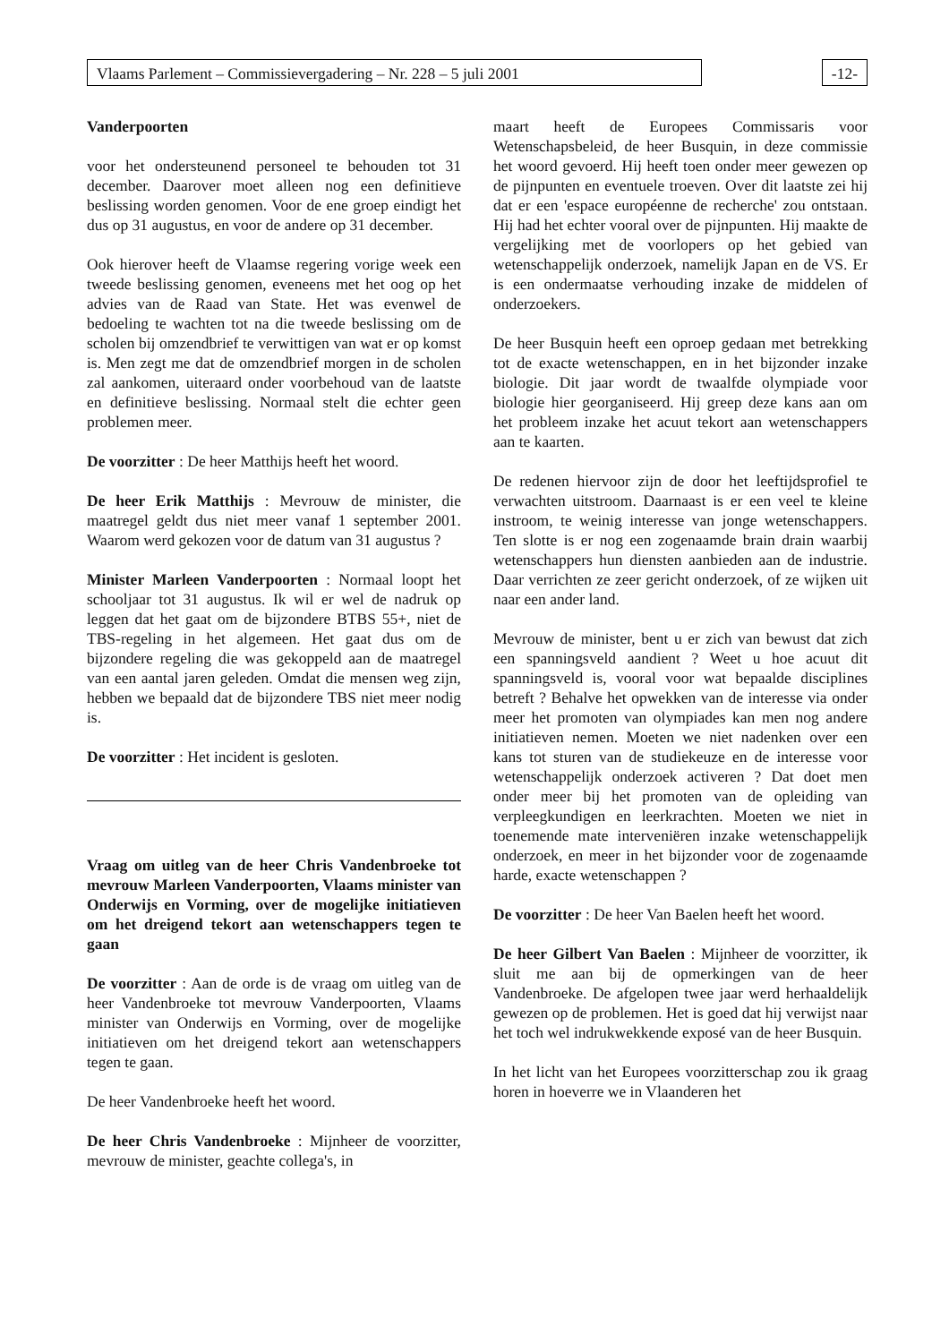Vlaams Parlement – Commissievergadering – Nr. 228 – 5 juli 2001 -12-
Vanderpoorten
voor het ondersteunend personeel te behouden tot 31 december. Daarover moet alleen nog een definitieve beslissing worden genomen. Voor de ene groep eindigt het dus op 31 augustus, en voor de andere op 31 december.
Ook hierover heeft de Vlaamse regering vorige week een tweede beslissing genomen, eveneens met het oog op het advies van de Raad van State. Het was evenwel de bedoeling te wachten tot na die tweede beslissing om de scholen bij omzendbrief te verwittigen van wat er op komst is. Men zegt me dat de omzendbrief morgen in de scholen zal aankomen, uiteraard onder voorbehoud van de laatste en definitieve beslissing. Normaal stelt die echter geen problemen meer.
De voorzitter : De heer Matthijs heeft het woord.
De heer Erik Matthijs : Mevrouw de minister, die maatregel geldt dus niet meer vanaf 1 september 2001. Waarom werd gekozen voor de datum van 31 augustus ?
Minister Marleen Vanderpoorten : Normaal loopt het schooljaar tot 31 augustus. Ik wil er wel de nadruk op leggen dat het gaat om de bijzondere BTBS 55+, niet de TBS-regeling in het algemeen. Het gaat dus om de bijzondere regeling die was gekoppeld aan de maatregel van een aantal jaren geleden. Omdat die mensen weg zijn, hebben we bepaald dat de bijzondere TBS niet meer nodig is.
De voorzitter : Het incident is gesloten.
Vraag om uitleg van de heer Chris Vandenbroeke tot mevrouw Marleen Vanderpoorten, Vlaams minister van Onderwijs en Vorming, over de mogelijke initiatieven om het dreigend tekort aan wetenschappers tegen te gaan
De voorzitter : Aan de orde is de vraag om uitleg van de heer Vandenbroeke tot mevrouw Vanderpoorten, Vlaams minister van Onderwijs en Vorming, over de mogelijke initiatieven om het dreigend tekort aan wetenschappers tegen te gaan.
De heer Vandenbroeke heeft het woord.
De heer Chris Vandenbroeke : Mijnheer de voorzitter, mevrouw de minister, geachte collega's, in
maart heeft de Europees Commissaris voor Wetenschapsbeleid, de heer Busquin, in deze commissie het woord gevoerd. Hij heeft toen onder meer gewezen op de pijnpunten en eventuele troeven. Over dit laatste zei hij dat er een 'espace européenne de recherche' zou ontstaan. Hij had het echter vooral over de pijnpunten. Hij maakte de vergelijking met de voorlopers op het gebied van wetenschappelijk onderzoek, namelijk Japan en de VS. Er is een ondermaatse verhouding inzake de middelen of onderzoekers.
De heer Busquin heeft een oproep gedaan met betrekking tot de exacte wetenschappen, en in het bijzonder inzake biologie. Dit jaar wordt de twaalfde olympiade voor biologie hier georganiseerd. Hij greep deze kans aan om het probleem inzake het acuut tekort aan wetenschappers aan te kaarten.
De redenen hiervoor zijn de door het leeftijdsprofiel te verwachten uitstroom. Daarnaast is er een veel te kleine instroom, te weinig interesse van jonge wetenschappers. Ten slotte is er nog een zogenaamde brain drain waarbij wetenschappers hun diensten aanbieden aan de industrie. Daar verrichten ze zeer gericht onderzoek, of ze wijken uit naar een ander land.
Mevrouw de minister, bent u er zich van bewust dat zich een spanningsveld aandient ? Weet u hoe acuut dit spanningsveld is, vooral voor wat bepaalde disciplines betreft ? Behalve het opwekken van de interesse via onder meer het promoten van olympiades kan men nog andere initiatieven nemen. Moeten we niet nadenken over een kans tot sturen van de studiekeuze en de interesse voor wetenschappelijk onderzoek activeren ? Dat doet men onder meer bij het promoten van de opleiding van verpleegkundigen en leerkrachten. Moeten we niet in toenemende mate interveniëren inzake wetenschappelijk onderzoek, en meer in het bijzonder voor de zogenaamde harde, exacte wetenschappen ?
De voorzitter : De heer Van Baelen heeft het woord.
De heer Gilbert Van Baelen : Mijnheer de voorzitter, ik sluit me aan bij de opmerkingen van de heer Vandenbroeke. De afgelopen twee jaar werd herhaaldelijk gewezen op de problemen. Het is goed dat hij verwijst naar het toch wel indrukwekkende exposé van de heer Busquin.
In het licht van het Europees voorzitterschap zou ik graag horen in hoeverre we in Vlaanderen het